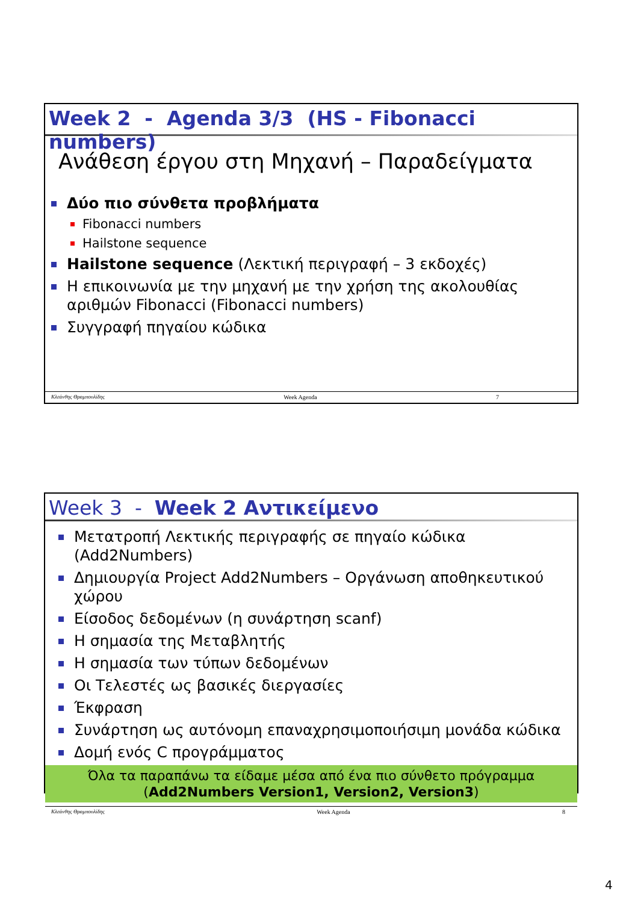Week 2 - Agenda 3/3 (HS - Fibonacci numbers)
Ανάθεση έργου στη Μηχανή – Παραδείγματα
Δύο πιο σύνθετα προβλήματα
Fibonacci numbers
Hailstone sequence
Hailstone sequence (Λεκτική περιγραφή – 3 εκδοχές)
Η επικοινωνία με την μηχανή με την χρήση της ακολουθίας αριθμών Fibonacci (Fibonacci numbers)
Συγγραφή πηγαίου κώδικα
Κλεάνθης Θραμπουλίδης Week Agenda 7
Week 3 - Week 2 Αντικείμενο
Μετατροπή Λεκτικής περιγραφής σε πηγαίο κώδικα (Add2Numbers)
Δημιουργία Project Add2Numbers – Οργάνωση αποθηκευτικού χώρου
Είσοδος δεδομένων (η συνάρτηση scanf)
Η σημασία της Μεταβλητής
Η σημασία των τύπων δεδομένων
Οι Τελεστές ως βασικές διεργασίες
Έκφραση
Συνάρτηση ως αυτόνομη επαναχρησιμοποιήσιμη μονάδα κώδικα
Δομή ενός C προγράμματος
Όλα τα παραπάνω τα είδαμε μέσα από ένα πιο σύνθετο πρόγραμμα (Add2Numbers Version1, Version2, Version3)
Κλεάνθης Θραμπουλίδης Week Agenda 8
4